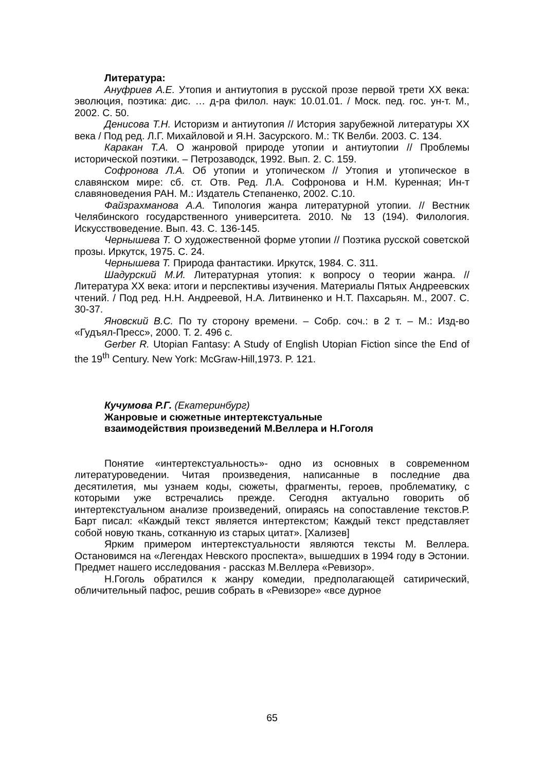Литература:
Ануфриев А.Е. Утопия и антиутопия в русской прозе первой трети XX века: эволюция, поэтика: дис. … д-ра филол. наук: 10.01.01. / Моск. пед. гос. ун-т. М., 2002. С. 50.
Денисова Т.Н. Историзм и антиутопия // История зарубежной литературы XX века / Под ред. Л.Г. Михайловой и Я.Н. Засурского. М.: ТК Велби. 2003. С. 134.
Каракан Т.А. О жанровой природе утопии и антиутопии // Проблемы исторической поэтики. – Петрозаводск, 1992. Вып. 2. С. 159.
Софронова Л.А. Об утопии и утопическом // Утопия и утопическое в славянском мире: сб. ст. Отв. Ред. Л.А. Софронова и Н.М. Куренная; Ин-т славяноведения РАН. М.: Издатель Степаненко, 2002. С.10.
Файзрахманова А.А. Типология жанра литературной утопии. // Вестник Челябинского государственного университета. 2010. № 13 (194). Филология. Искусствоведение. Вып. 43. С. 136-145.
Чернышева Т. О художественной форме утопии // Поэтика русской советской прозы. Иркутск, 1975. С. 24.
Чернышева Т. Природа фантастики. Иркутск, 1984. С. 311.
Шадурский М.И. Литературная утопия: к вопросу о теории жанра. // Литература XX века: итоги и перспективы изучения. Материалы Пятых Андреевских чтений. / Под ред. Н.Н. Андреевой, Н.А. Литвиненко и Н.Т. Пахсарьян. М., 2007. С. 30-37.
Яновский В.С. По ту сторону времени. – Собр. соч.: в 2 т. – М.: Изд-во «Гудъял-Пресс», 2000. Т. 2. 496 с.
Gerber R. Utopian Fantasy: A Study of English Utopian Fiction since the End of the 19<sup>th</sup> Century. New York: McGraw-Hill,1973. P. 121.
Кучумова Р.Г. (Екатеринбург)
Жанровые и сюжетные интертекстуальные
взаимодействия произведений М.Веллера и Н.Гоголя
Понятие «интертекстуальность»- одно из основных в современном литературоведении. Читая произведения, написанные в последние два десятилетия, мы узнаем коды, сюжеты, фрагменты, героев, проблематику, с которыми уже встречались прежде. Сегодня актуально говорить об интертекстуальном анализе произведений, опираясь на сопоставление текстов.Р. Барт писал: «Каждый текст является интертекстом; Каждый текст представляет собой новую ткань, сотканную из старых цитат». [Хализев]
Ярким примером интертекстуальности являются тексты М. Веллера. Остановимся на «Легендах Невского проспекта», вышедших в 1994 году в Эстонии. Предмет нашего исследования - рассказ М.Веллера «Ревизор».
Н.Гоголь обратился к жанру комедии, предполагающей сатирический, обличительный пафос, решив собрать в «Ревизоре» «все дурное
65